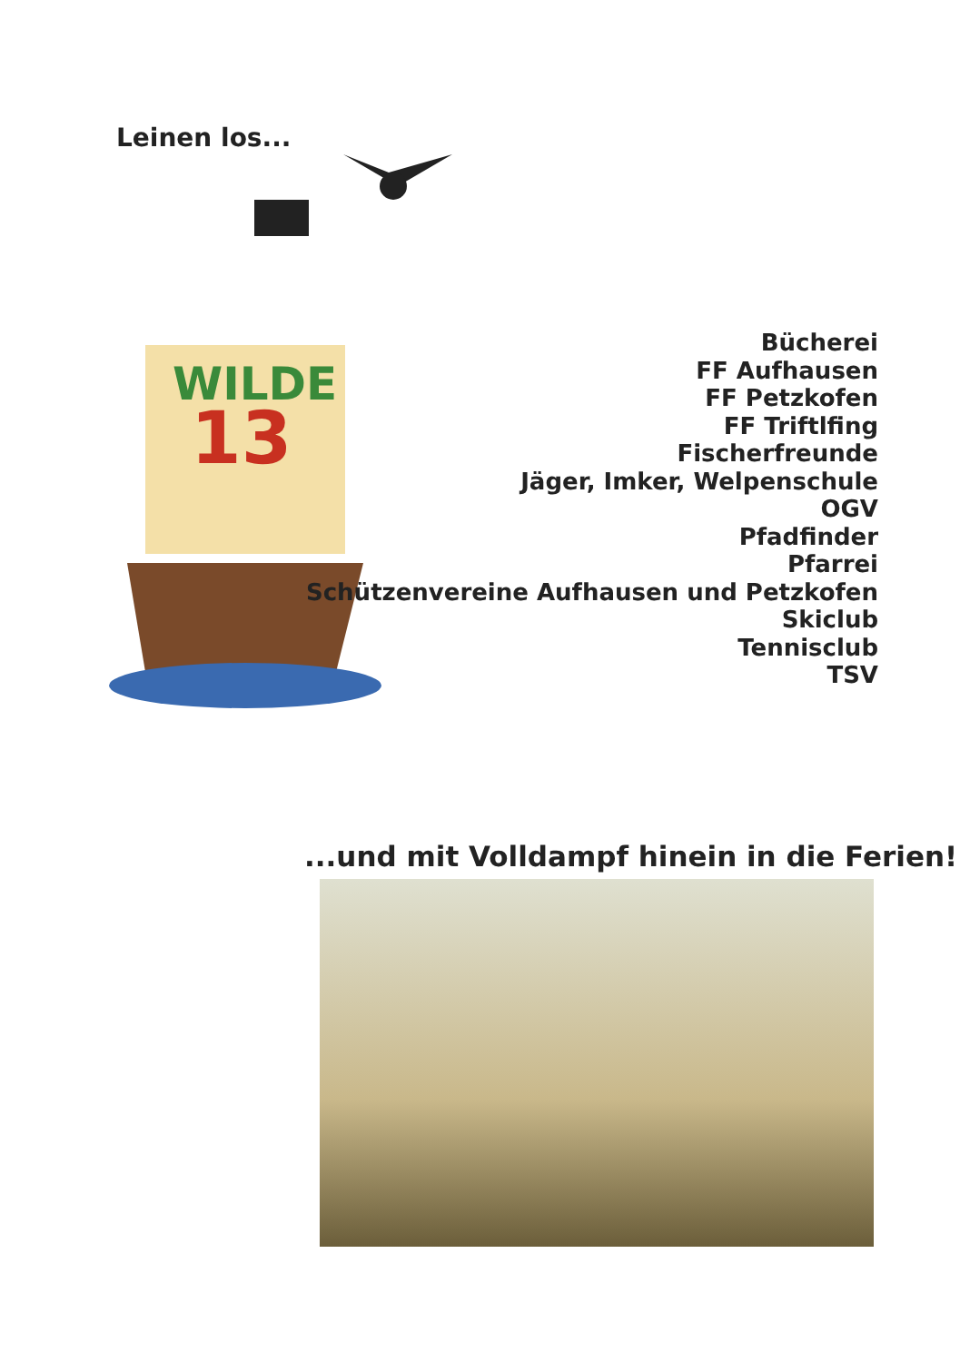Leinen los...
WILDE
13
Bücherei
FF Aufhausen
FF Petzkofen
FF Triftlfing
Fischerfreunde
Jäger, Imker, Welpenschule
OGV
Pfadfinder
Pfarrei
Schützenvereine Aufhausen und Petzkofen
Skiclub
Tennisclub
TSV
...und mit Volldampf hinein in die Ferien!